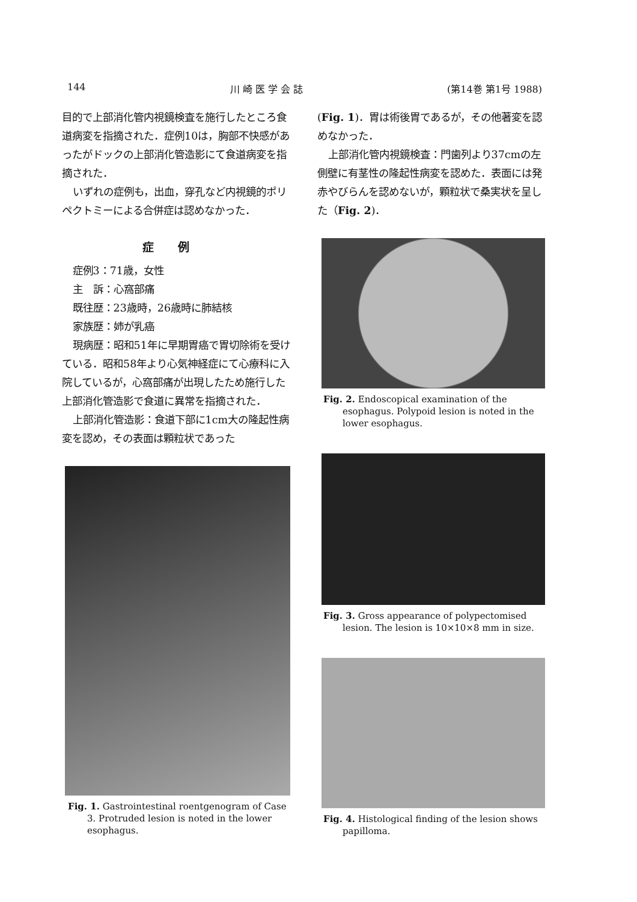144 川 崎 医 学 会 誌 (第14巻 第1号 1988)
目的で上部消化管内視鏡検査を施行したところ食道病変を指摘された．症例10は，胸部不快感があったがドックの上部消化管造影にて食道病変を指摘された．
いずれの症例も，出血，穿孔など内視鏡的ポリペクトミーによる合併症は認めなかった．
症例
症例3：71歳，女性
主　訴：心窩部痛
既往歴：23歳時，26歳時に肺結核
家族歴：姉が乳癌
現病歴：昭和51年に早期胃癌で胃切除術を受けている．昭和58年より心気神経症にて心療科に入院しているが，心窩部痛が出現したため施行した上部消化管造影で食道に異常を指摘された．
上部消化管造影：食道下部に1cm大の隆起性病変を認め，その表面は顆粒状であった
Fig. 1. Gastrointestinal roentgenogram of Case 3. Protruded lesion is noted in the lower esophagus.
(Fig. 1)．胃は術後胃であるが，その他著変を認めなかった．
上部消化管内視鏡検査：門歯列より37cmの左側壁に有茎性の隆起性病変を認めた．表面には発赤やびらんを認めないが，顆粒状で桑実状を呈した（Fig. 2)．
Fig. 2. Endoscopical examination of the esophagus. Polypoid lesion is noted in the lower esophagus.
Fig. 3. Gross appearance of polypectomised lesion. The lesion is 10×10×8 mm in size.
Fig. 4. Histological finding of the lesion shows papilloma.